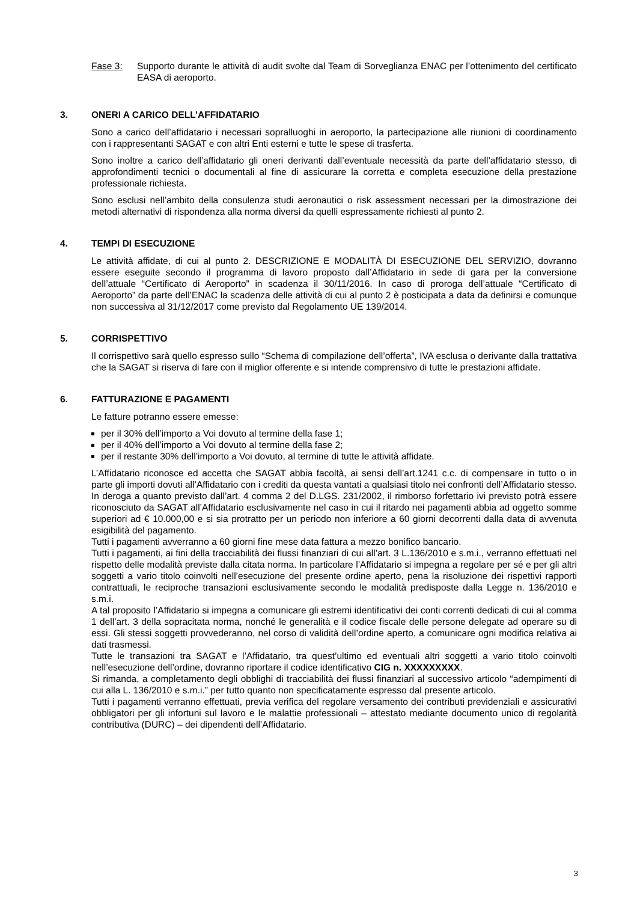Fase 3: Supporto durante le attività di audit svolte dal Team di Sorveglianza ENAC per l’ottenimento del certificato EASA di aeroporto.
3. ONERI A CARICO DELL’AFFIDATARIO
Sono a carico dell’affidatario i necessari sopralluoghi in aeroporto, la partecipazione alle riunioni di coordinamento con i rappresentanti SAGAT e con altri Enti esterni e tutte le spese di trasferta.
Sono inoltre a carico dell’affidatario gli oneri derivanti dall’eventuale necessità da parte dell’affidatario stesso, di approfondimenti tecnici o documentali al fine di assicurare la corretta e completa esecuzione della prestazione professionale richiesta.
Sono esclusi nell’ambito della consulenza studi aeronautici o risk assessment necessari per la dimostrazione dei metodi alternativi di rispondenza alla norma diversi da quelli espressamente richiesti al punto 2.
4. TEMPI DI ESECUZIONE
Le attività affidate, di cui al punto 2. DESCRIZIONE E MODALITÀ DI ESECUZIONE DEL SERVIZIO, dovranno essere eseguite secondo il programma di lavoro proposto dall’Affidatario in sede di gara per la conversione dell’attuale “Certificato di Aeroporto” in scadenza il 30/11/2016. In caso di proroga dell’attuale “Certificato di Aeroporto” da parte dell’ENAC la scadenza delle attività di cui al punto 2 è posticipata a data da definirsi e comunque non successiva al 31/12/2017 come previsto dal Regolamento UE 139/2014.
5. CORRISPETTIVO
Il corrispettivo sarà quello espresso sullo “Schema di compilazione dell’offerta”, IVA esclusa o derivante dalla trattativa che la SAGAT si riserva di fare con il miglior offerente e si intende comprensivo di tutte le prestazioni affidate.
6. FATTURAZIONE E PAGAMENTI
Le fatture potranno essere emesse:
per il 30% dell’importo a Voi dovuto al termine della fase 1;
per il 40% dell’importo a Voi dovuto al termine della fase 2;
per il restante 30% dell’importo a Voi dovuto, al termine di tutte le attività affidate.
L’Affidatario riconosce ed accetta che SAGAT abbia facoltà, ai sensi dell’art.1241 c.c. di compensare in tutto o in parte gli importi dovuti all’Affidatario con i crediti da questa vantati a qualsiasi titolo nei confronti dell’Affidatario stesso.
In deroga a quanto previsto dall’art. 4 comma 2 del D.LGS. 231/2002, il rimborso forfettario ivi previsto potrà essere riconosciuto da SAGAT all’Affidatario esclusivamente nel caso in cui il ritardo nei pagamenti abbia ad oggetto somme superiori ad € 10.000,00 e si sia protratto per un periodo non inferiore a 60 giorni decorrenti dalla data di avvenuta esigibilità del pagamento.
Tutti i pagamenti avverranno a 60 giorni fine mese data fattura a mezzo bonifico bancario.
Tutti i pagamenti, ai fini della tracciabilità dei flussi finanziari di cui all’art. 3 L.136/2010 e s.m.i., verranno effettuati nel rispetto delle modalità previste dalla citata norma. In particolare l’Affidatario si impegna a regolare per sé e per gli altri soggetti a vario titolo coinvolti nell’esecuzione del presente ordine aperto, pena la risoluzione dei rispettivi rapporti contrattuali, le reciproche transazioni esclusivamente secondo le modalità predisposte dalla Legge n. 136/2010 e s.m.i.
A tal proposito l’Affidatario si impegna a comunicare gli estremi identificativi dei conti correnti dedicati di cui al comma 1 dell’art. 3 della sopracitata norma, nonché le generalità e il codice fiscale delle persone delegate ad operare su di essi. Gli stessi soggetti provvederanno, nel corso di validità dell’ordine aperto, a comunicare ogni modifica relativa ai dati trasmessi.
Tutte le transazioni tra SAGAT e l’Affidatario, tra quest’ultimo ed eventuali altri soggetti a vario titolo coinvolti nell’esecuzione dell’ordine, dovranno riportare il codice identificativo CIG n. XXXXXXXXX.
Si rimanda, a completamento degli obblighi di tracciabilità dei flussi finanziari al successivo articolo “adempimenti di cui alla L. 136/2010 e s.m.i.” per tutto quanto non specificatamente espresso dal presente articolo.
Tutti i pagamenti verranno effettuati, previa verifica del regolare versamento dei contributi previdenziali e assicurativi obbligatori per gli infortuni sul lavoro e le malattie professionali – attestato mediante documento unico di regolarità contributiva (DURC) – dei dipendenti dell’Affidatario.
3